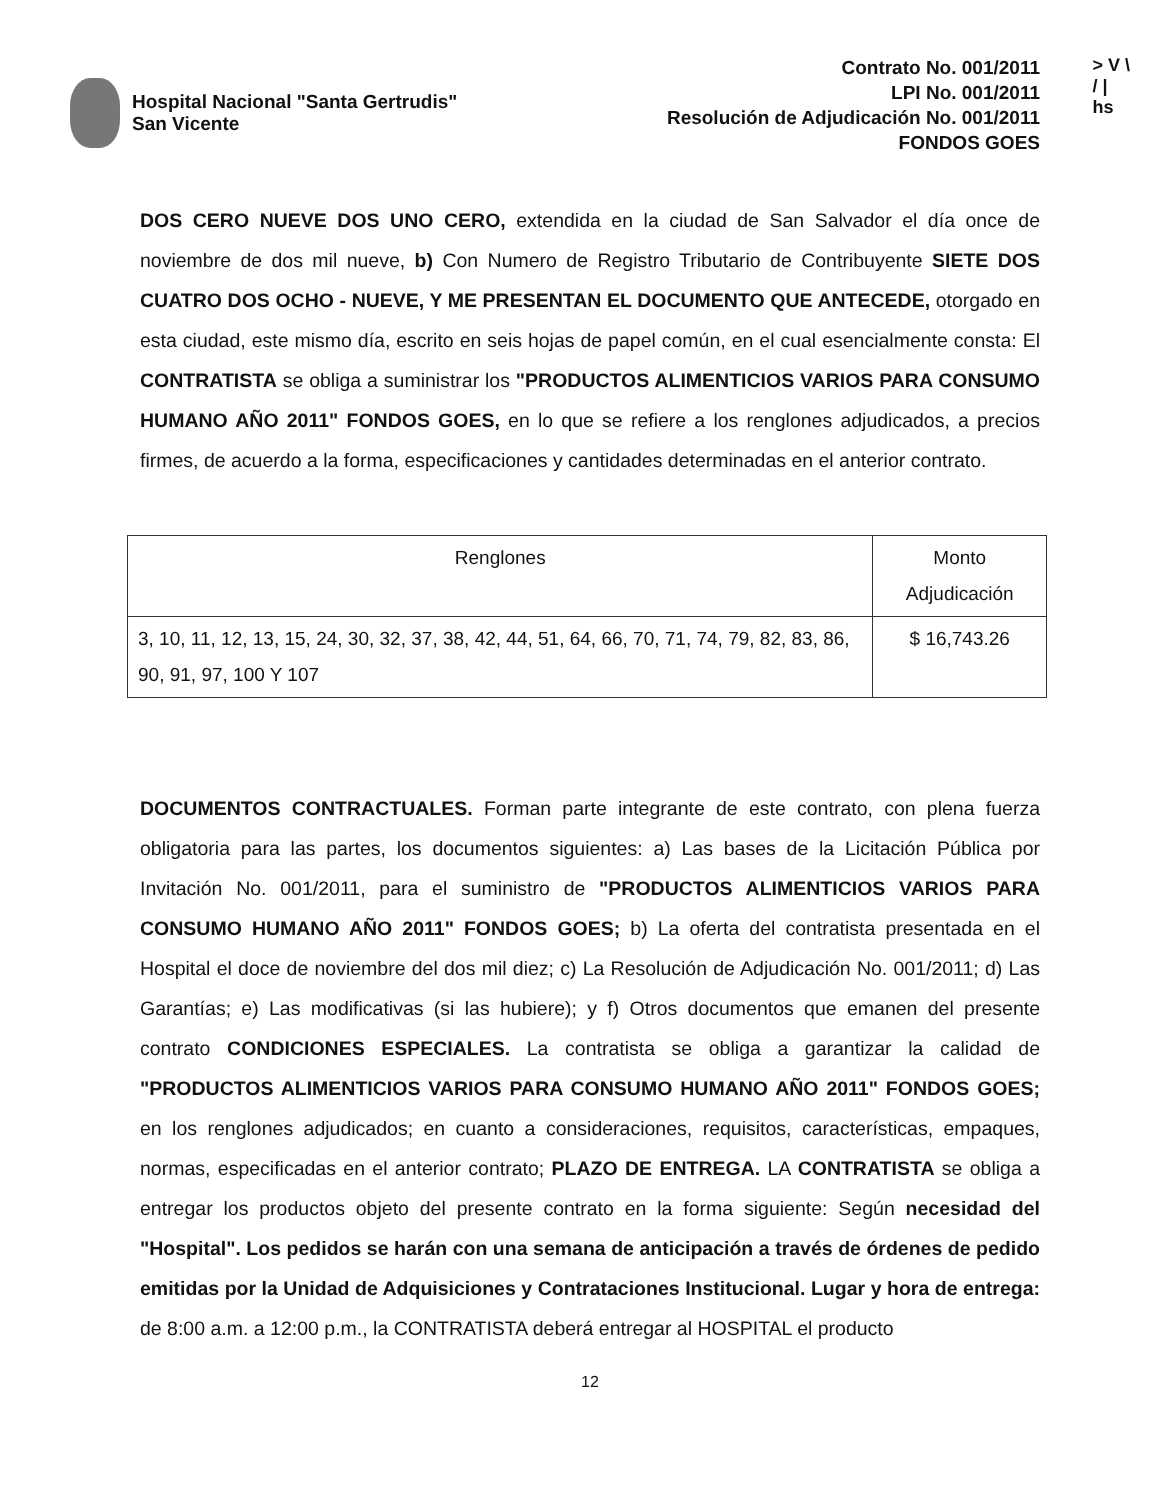Hospital Nacional "Santa Gertrudis"
San Vicente
Contrato No. 001/2011
LPI No. 001/2011
Resolución de Adjudicación No. 001/2011
FONDOS GOES
> V \
/ |
hs
DOS CERO NUEVE DOS UNO CERO, extendida en la ciudad de San Salvador el día once de noviembre de dos mil nueve, b) Con Numero de Registro Tributario de Contribuyente SIETE DOS CUATRO DOS OCHO - NUEVE, Y ME PRESENTAN EL DOCUMENTO QUE ANTECEDE, otorgado en esta ciudad, este mismo día, escrito en seis hojas de papel común, en el cual esencialmente consta: El CONTRATISTA se obliga a suministrar los "PRODUCTOS ALIMENTICIOS VARIOS PARA CONSUMO HUMANO AÑO 2011" FONDOS GOES, en lo que se refiere a los renglones adjudicados, a precios firmes, de acuerdo a la forma, especificaciones y cantidades determinadas en el anterior contrato.
| Renglones | Monto Adjudicación |
| --- | --- |
| 3, 10, 11, 12, 13, 15, 24, 30, 32, 37, 38, 42, 44, 51, 64, 66, 70, 71, 74, 79, 82, 83, 86, 90, 91, 97, 100 Y 107 | $ 16,743.26 |
DOCUMENTOS CONTRACTUALES. Forman parte integrante de este contrato, con plena fuerza obligatoria para las partes, los documentos siguientes: a) Las bases de la Licitación Pública por Invitación No. 001/2011, para el suministro de "PRODUCTOS ALIMENTICIOS VARIOS PARA CONSUMO HUMANO AÑO 2011" FONDOS GOES; b) La oferta del contratista presentada en el Hospital el doce de noviembre del dos mil diez; c) La Resolución de Adjudicación No. 001/2011; d) Las Garantías; e) Las modificativas (si las hubiere); y f) Otros documentos que emanen del presente contrato CONDICIONES ESPECIALES. La contratista se obliga a garantizar la calidad de "PRODUCTOS ALIMENTICIOS VARIOS PARA CONSUMO HUMANO AÑO 2011" FONDOS GOES; en los renglones adjudicados; en cuanto a consideraciones, requisitos, características, empaques, normas, especificadas en el anterior contrato; PLAZO DE ENTREGA. LA CONTRATISTA se obliga a entregar los productos objeto del presente contrato en la forma siguiente: Según necesidad del "Hospital". Los pedidos se harán con una semana de anticipación a través de órdenes de pedido emitidas por la Unidad de Adquisiciones y Contrataciones Institucional. Lugar y hora de entrega: de 8:00 a.m. a 12:00 p.m., la CONTRATISTA deberá entregar al HOSPITAL el producto
12